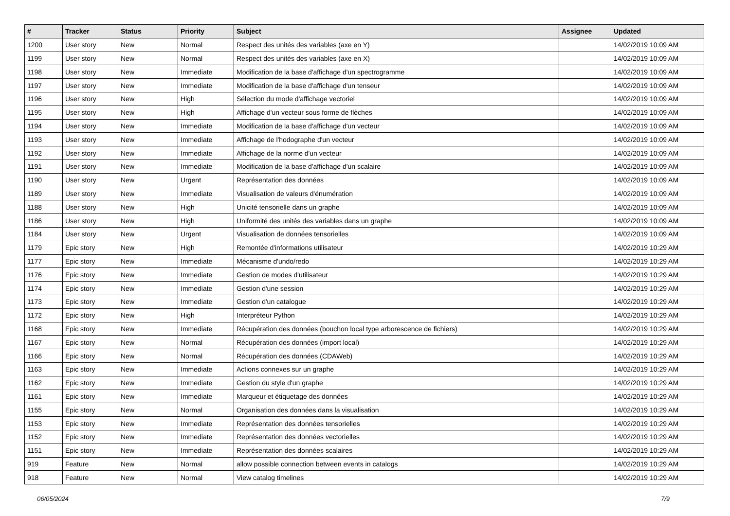| # | Tracker | Status | Priority | Subject | Assignee | Updated |
| --- | --- | --- | --- | --- | --- | --- |
| 1200 | User story | New | Normal | Respect des unités des variables (axe en Y) | | 14/02/2019 10:09 AM |
| 1199 | User story | New | Normal | Respect des unités des variables (axe en X) | | 14/02/2019 10:09 AM |
| 1198 | User story | New | Immediate | Modification de la base d'affichage d'un spectrogramme | | 14/02/2019 10:09 AM |
| 1197 | User story | New | Immediate | Modification de la base d'affichage d'un tenseur | | 14/02/2019 10:09 AM |
| 1196 | User story | New | High | Sélection du mode d'affichage vectoriel | | 14/02/2019 10:09 AM |
| 1195 | User story | New | High | Affichage d'un vecteur sous forme de flèches | | 14/02/2019 10:09 AM |
| 1194 | User story | New | Immediate | Modification de la base d'affichage d'un vecteur | | 14/02/2019 10:09 AM |
| 1193 | User story | New | Immediate | Affichage de l'hodographe d'un vecteur | | 14/02/2019 10:09 AM |
| 1192 | User story | New | Immediate | Affichage de la norme d'un vecteur | | 14/02/2019 10:09 AM |
| 1191 | User story | New | Immediate | Modification de la base d'affichage d'un scalaire | | 14/02/2019 10:09 AM |
| 1190 | User story | New | Urgent | Représentation des données | | 14/02/2019 10:09 AM |
| 1189 | User story | New | Immediate | Visualisation de valeurs d'énumération | | 14/02/2019 10:09 AM |
| 1188 | User story | New | High | Unicité tensorielle dans un graphe | | 14/02/2019 10:09 AM |
| 1186 | User story | New | High | Uniformité des unités des variables dans un graphe | | 14/02/2019 10:09 AM |
| 1184 | User story | New | Urgent | Visualisation de données tensorielles | | 14/02/2019 10:09 AM |
| 1179 | Epic story | New | High | Remontée d'informations utilisateur | | 14/02/2019 10:29 AM |
| 1177 | Epic story | New | Immediate | Mécanisme d'undo/redo | | 14/02/2019 10:29 AM |
| 1176 | Epic story | New | Immediate | Gestion de modes d'utilisateur | | 14/02/2019 10:29 AM |
| 1174 | Epic story | New | Immediate | Gestion d'une session | | 14/02/2019 10:29 AM |
| 1173 | Epic story | New | Immediate | Gestion d'un catalogue | | 14/02/2019 10:29 AM |
| 1172 | Epic story | New | High | Interpréteur Python | | 14/02/2019 10:29 AM |
| 1168 | Epic story | New | Immediate | Récupération des données (bouchon local type arborescence de fichiers) | | 14/02/2019 10:29 AM |
| 1167 | Epic story | New | Normal | Récupération des données (import local) | | 14/02/2019 10:29 AM |
| 1166 | Epic story | New | Normal | Récupération des données (CDAWeb) | | 14/02/2019 10:29 AM |
| 1163 | Epic story | New | Immediate | Actions connexes sur un graphe | | 14/02/2019 10:29 AM |
| 1162 | Epic story | New | Immediate | Gestion du style d'un graphe | | 14/02/2019 10:29 AM |
| 1161 | Epic story | New | Immediate | Marqueur et étiquetage des données | | 14/02/2019 10:29 AM |
| 1155 | Epic story | New | Normal | Organisation des données dans la visualisation | | 14/02/2019 10:29 AM |
| 1153 | Epic story | New | Immediate | Représentation des données tensorielles | | 14/02/2019 10:29 AM |
| 1152 | Epic story | New | Immediate | Représentation des données vectorielles | | 14/02/2019 10:29 AM |
| 1151 | Epic story | New | Immediate | Représentation des données scalaires | | 14/02/2019 10:29 AM |
| 919 | Feature | New | Normal | allow possible connection between events in catalogs | | 14/02/2019 10:29 AM |
| 918 | Feature | New | Normal | View catalog timelines | | 14/02/2019 10:29 AM |
06/05/2024 7/9